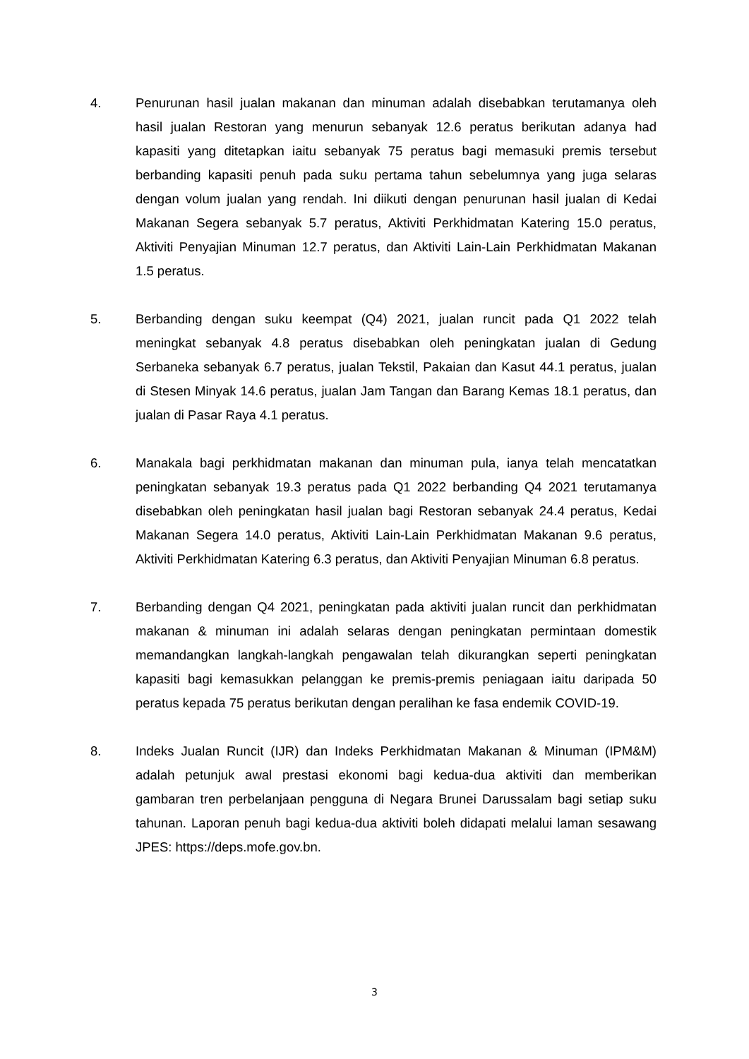4. Penurunan hasil jualan makanan dan minuman adalah disebabkan terutamanya oleh hasil jualan Restoran yang menurun sebanyak 12.6 peratus berikutan adanya had kapasiti yang ditetapkan iaitu sebanyak 75 peratus bagi memasuki premis tersebut berbanding kapasiti penuh pada suku pertama tahun sebelumnya yang juga selaras dengan volum jualan yang rendah. Ini diikuti dengan penurunan hasil jualan di Kedai Makanan Segera sebanyak 5.7 peratus, Aktiviti Perkhidmatan Katering 15.0 peratus, Aktiviti Penyajian Minuman 12.7 peratus, dan Aktiviti Lain-Lain Perkhidmatan Makanan 1.5 peratus.
5. Berbanding dengan suku keempat (Q4) 2021, jualan runcit pada Q1 2022 telah meningkat sebanyak 4.8 peratus disebabkan oleh peningkatan jualan di Gedung Serbaneka sebanyak 6.7 peratus, jualan Tekstil, Pakaian dan Kasut 44.1 peratus, jualan di Stesen Minyak 14.6 peratus, jualan Jam Tangan dan Barang Kemas 18.1 peratus, dan jualan di Pasar Raya 4.1 peratus.
6. Manakala bagi perkhidmatan makanan dan minuman pula, ianya telah mencatatkan peningkatan sebanyak 19.3 peratus pada Q1 2022 berbanding Q4 2021 terutamanya disebabkan oleh peningkatan hasil jualan bagi Restoran sebanyak 24.4 peratus, Kedai Makanan Segera 14.0 peratus, Aktiviti Lain-Lain Perkhidmatan Makanan 9.6 peratus, Aktiviti Perkhidmatan Katering 6.3 peratus, dan Aktiviti Penyajian Minuman 6.8 peratus.
7. Berbanding dengan Q4 2021, peningkatan pada aktiviti jualan runcit dan perkhidmatan makanan & minuman ini adalah selaras dengan peningkatan permintaan domestik memandangkan langkah-langkah pengawalan telah dikurangkan seperti peningkatan kapasiti bagi kemasukkan pelanggan ke premis-premis peniagaan iaitu daripada 50 peratus kepada 75 peratus berikutan dengan peralihan ke fasa endemik COVID-19.
8. Indeks Jualan Runcit (IJR) dan Indeks Perkhidmatan Makanan & Minuman (IPM&M) adalah petunjuk awal prestasi ekonomi bagi kedua-dua aktiviti dan memberikan gambaran tren perbelanjaan pengguna di Negara Brunei Darussalam bagi setiap suku tahunan. Laporan penuh bagi kedua-dua aktiviti boleh didapati melalui laman sesawang JPES: https://deps.mofe.gov.bn.
3